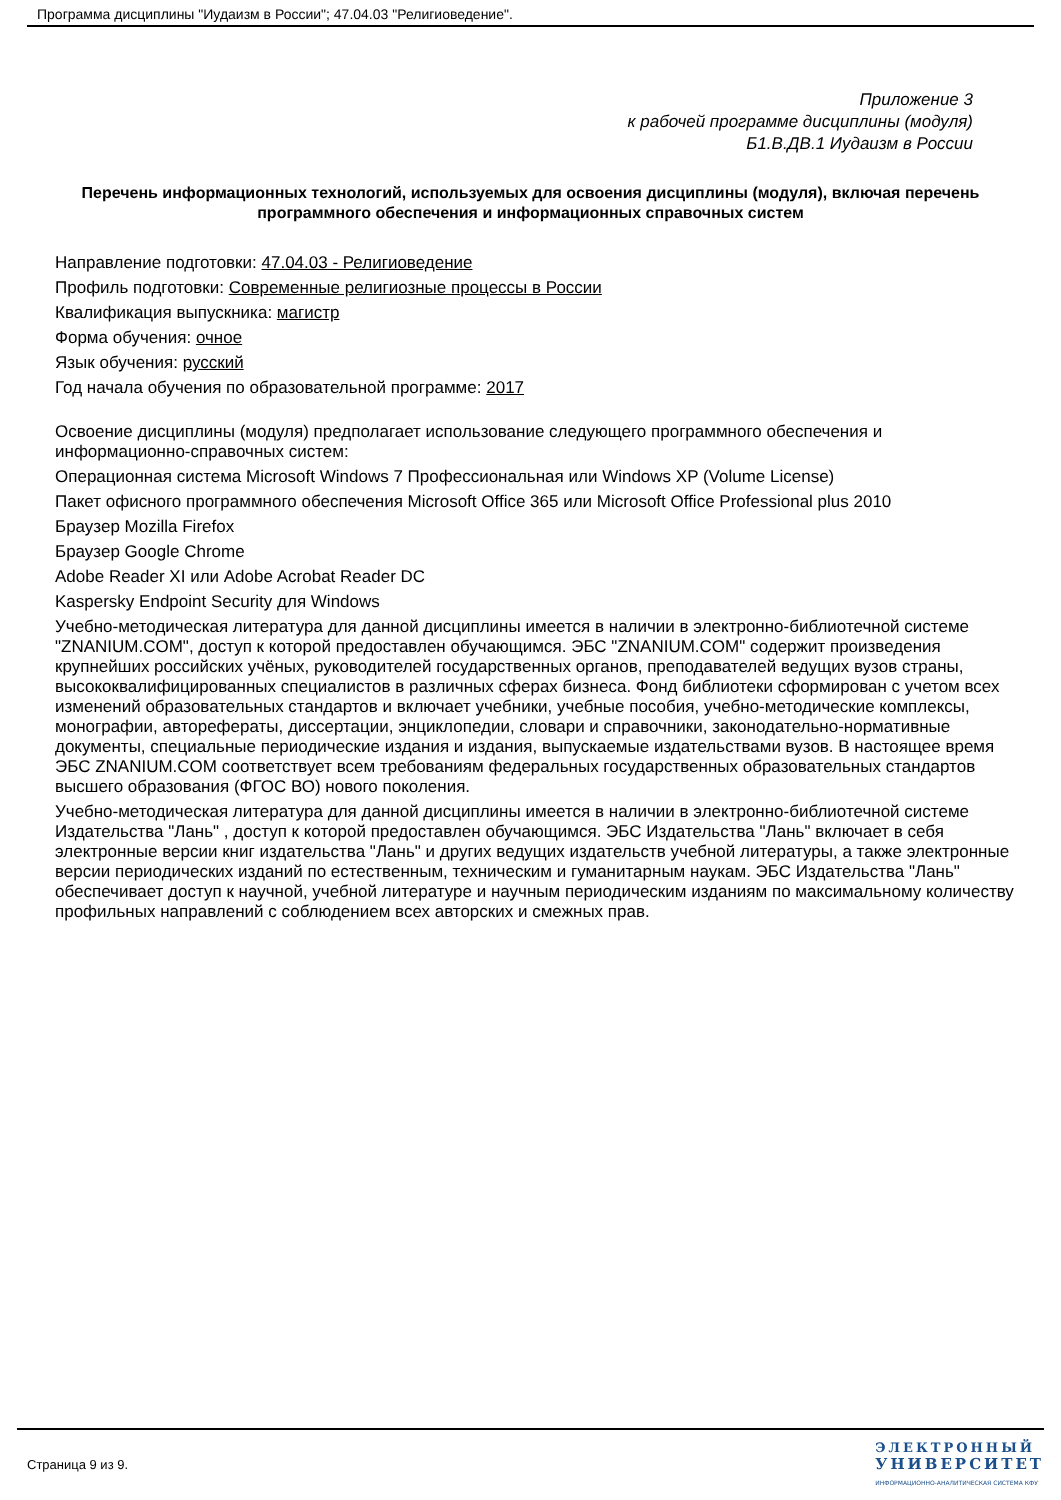Программа дисциплины "Иудаизм в России"; 47.04.03 "Религиоведение".
Приложение 3
к рабочей программе дисциплины (модуля)
Б1.В.ДВ.1 Иудаизм в России
Перечень информационных технологий, используемых для освоения дисциплины (модуля), включая перечень программного обеспечения и информационных справочных систем
Направление подготовки: 47.04.03 - Религиоведение
Профиль подготовки: Современные религиозные процессы в России
Квалификация выпускника: магистр
Форма обучения: очное
Язык обучения: русский
Год начала обучения по образовательной программе: 2017
Освоение дисциплины (модуля) предполагает использование следующего программного обеспечения и информационно-справочных систем:
Операционная система Microsoft Windows 7 Профессиональная или Windows XP (Volume License)
Пакет офисного программного обеспечения Microsoft Office 365 или Microsoft Office Professional plus 2010
Браузер Mozilla Firefox
Браузер Google Chrome
Adobe Reader XI или Adobe Acrobat Reader DC
Kaspersky Endpoint Security для Windows
Учебно-методическая литература для данной дисциплины имеется в наличии в электронно-библиотечной системе "ZNANIUM.COM", доступ к которой предоставлен обучающимся. ЭБС "ZNANIUM.COM" содержит произведения крупнейших российских учёных, руководителей государственных органов, преподавателей ведущих вузов страны, высококвалифицированных специалистов в различных сферах бизнеса. Фонд библиотеки сформирован с учетом всех изменений образовательных стандартов и включает учебники, учебные пособия, учебно-методические комплексы, монографии, авторефераты, диссертации, энциклопедии, словари и справочники, законодательно-нормативные документы, специальные периодические издания и издания, выпускаемые издательствами вузов. В настоящее время ЭБС ZNANIUM.COM соответствует всем требованиям федеральных государственных образовательных стандартов высшего образования (ФГОС ВО) нового поколения.
Учебно-методическая литература для данной дисциплины имеется в наличии в электронно-библиотечной системе Издательства "Лань" , доступ к которой предоставлен обучающимся. ЭБС Издательства "Лань" включает в себя электронные версии книг издательства "Лань" и других ведущих издательств учебной литературы, а также электронные версии периодических изданий по естественным, техническим и гуманитарным наукам. ЭБС Издательства "Лань" обеспечивает доступ к научной, учебной литературе и научным периодическим изданиям по максимальному количеству профильных направлений с соблюдением всех авторских и смежных прав.
Страница 9 из 9.
ЭЛЕКТРОННЫЙ
УНИВЕРСИТЕТ
ИНФОРМАЦИОННО-АНАЛИТИЧЕСКАЯ СИСТЕМА КФУ